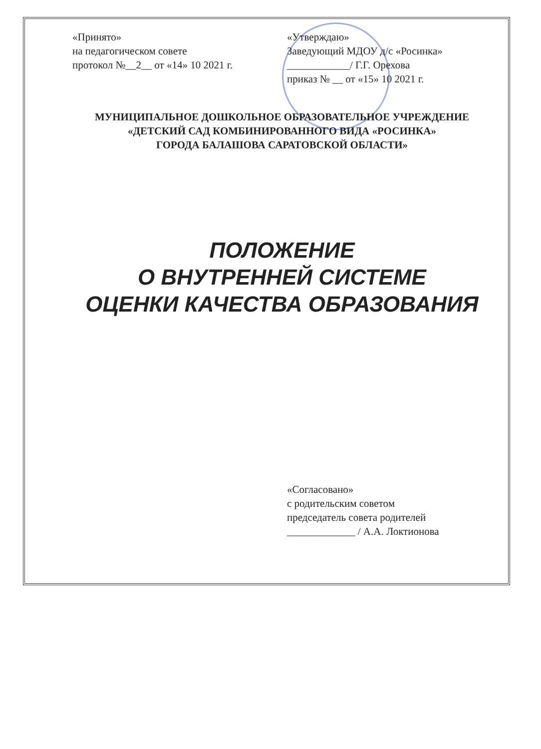«Принято»
на педагогическом совете
протокол №__2__ от «14» 10 2021 г.
«Утверждаю»
Заведующий МДОУ д/с «Росинка»
____________/ Г.Г. Орехова
приказ № __ от «15» 10 2021 г.
МУНИЦИПАЛЬНОЕ ДОШКОЛЬНОЕ ОБРАЗОВАТЕЛЬНОЕ УЧРЕЖДЕНИЕ
«ДЕТСКИЙ САД КОМБИНИРОВАННОГО ВИДА «РОСИНКА»
ГОРОДА БАЛАШОВА САРАТОВСКОЙ ОБЛАСТИ»
ПОЛОЖЕНИЕ
О ВНУТРЕННЕЙ СИСТЕМЕ
ОЦЕНКИ КАЧЕСТВА ОБРАЗОВАНИЯ
«Согласовано»
с родительским советом
председатель совета родителей
_____________ / А.А. Локтионова